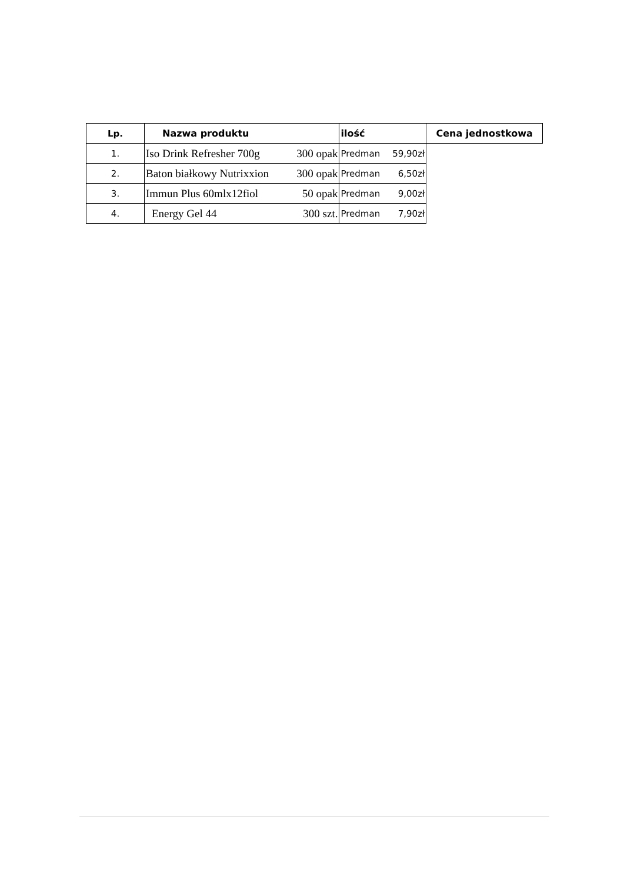| Lp. | Nazwa produktu | ilość | Cena jednostkowa |
| --- | --- | --- | --- |
| 1. | Iso Drink Refresher 700g 300 opak | | Predman 59,90zł |
| 2. | Baton białkowy Nutrixxion 300 opak | Predman 6,50zł | |
| 3. | Immun Plus 60mlx12fiol 50 opak | Predman 9,00zł | |
| 4. | Energy Gel 44 300 szt. | Predman 7,90zł | |